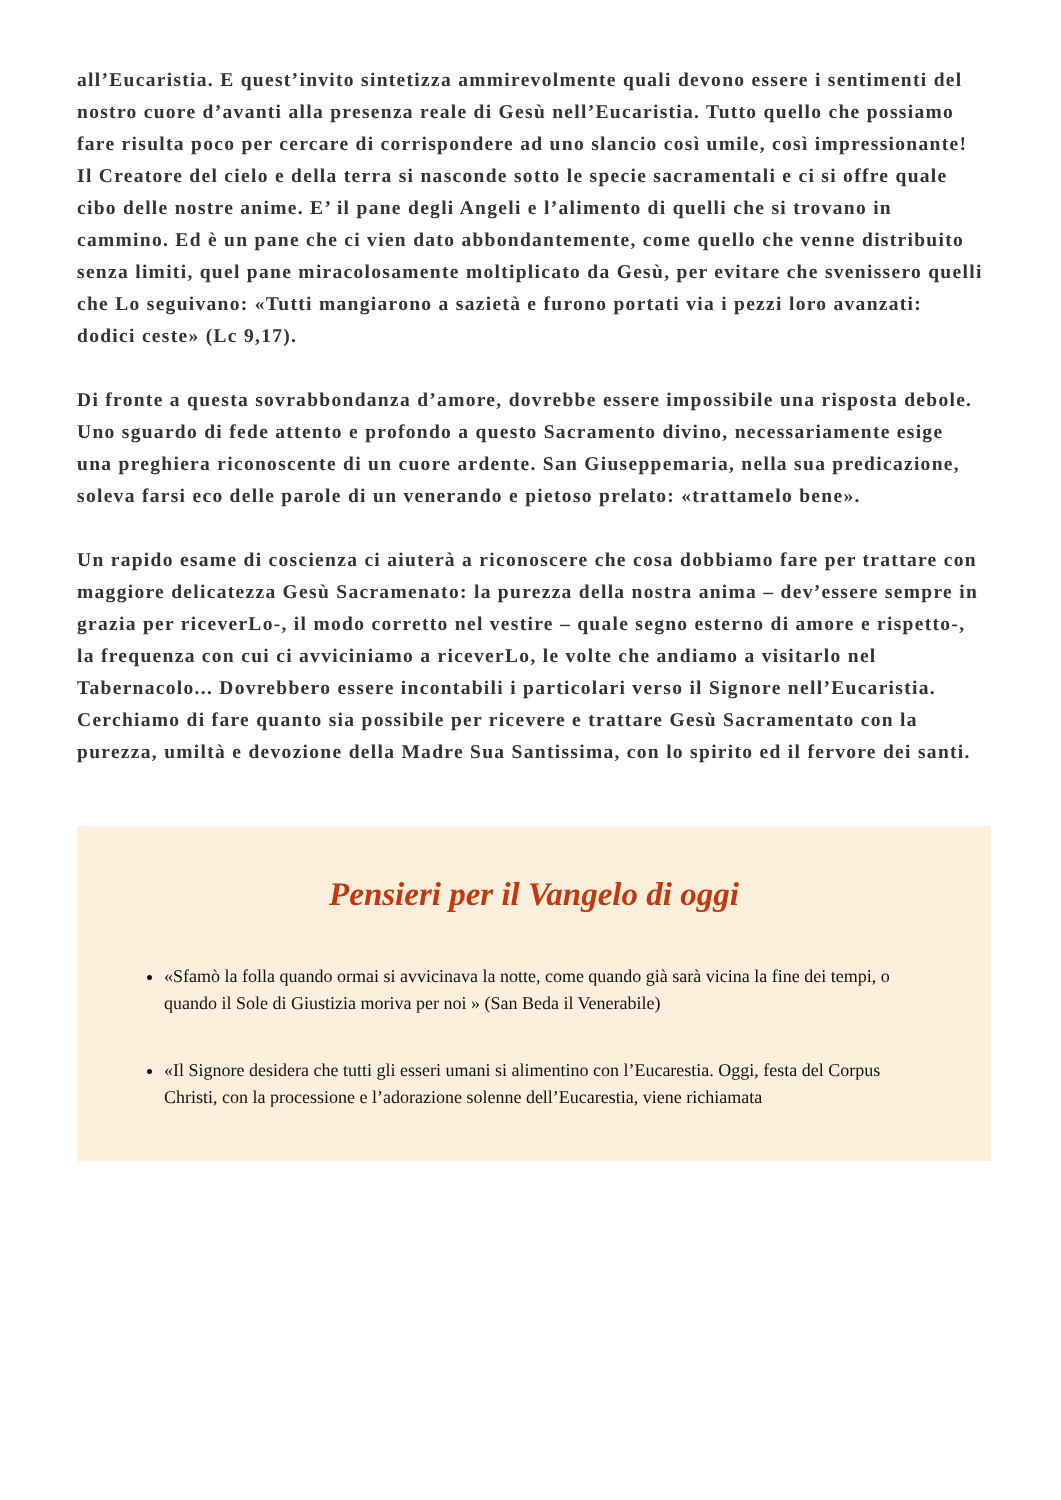all’Eucaristia. E quest’invito sintetizza ammirevolmente quali devono essere i sentimenti del nostro cuore d’avanti alla presenza reale di Gesù nell’Eucaristia. Tutto quello che possiamo fare risulta poco per cercare di corrispondere ad uno slancio così umile, così impressionante! Il Creatore del cielo e della terra si nasconde sotto le specie sacramentali e ci si offre quale cibo delle nostre anime. E’ il pane degli Angeli e l’alimento di quelli che si trovano in cammino. Ed è un pane che ci vien dato abbondantemente, come quello che venne distribuito senza limiti, quel pane miracolosamente moltiplicato da Gesù, per evitare che svenissero quelli che Lo seguivano: «Tutti mangiarono a sazietà e furono portati via i pezzi loro avanzati: dodici ceste» (Lc 9,17).
Di fronte a questa sovrabbondanza d’amore, dovrebbe essere impossibile una risposta debole. Uno sguardo di fede attento e profondo a questo Sacramento divino, necessariamente esige una preghiera riconoscente di un cuore ardente. San Giuseppemaria, nella sua predicazione, soleva farsi eco delle parole di un venerando e pietoso prelato: «trattamelo bene».
Un rapido esame di coscienza ci aiuterà a riconoscere che cosa dobbiamo fare per trattare con maggiore delicatezza Gesù Sacramenato: la purezza della nostra anima – dev’essere sempre in grazia per riceverLo-, il modo corretto nel vestire – quale segno esterno di amore e rispetto-, la frequenza con cui ci avviciniamo a riceverLo, le volte che andiamo a visitarlo nel Tabernacolo... Dovrebbero essere incontabili i particolari verso il Signore nell’Eucaristia. Cerchiamo di fare quanto sia possibile per ricevere e trattare Gesù Sacramentato con la purezza, umiltà e devozione della Madre Sua Santissima, con lo spirito ed il fervore dei santi.
Pensieri per il Vangelo di oggi
«Sfamò la folla quando ormai si avvicinava la notte, come quando già sarà vicina la fine dei tempi, o quando il Sole di Giustizia moriva per noi » (San Beda il Venerabile)
«Il Signore desidera che tutti gli esseri umani si alimentino con l’Eucarestia. Oggi, festa del Corpus Christi, con la processione e l’adorazione solenne dell’Eucarestia, viene richiamata